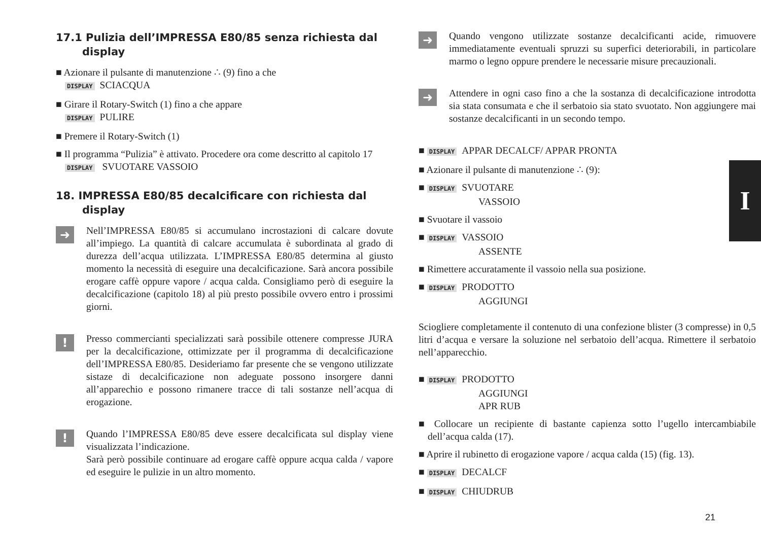17.1 Pulizia dell’IMPRESSA E80/85 senza richiesta dal display
■ Azionare il pulsante di manutenzione ∴ (9) fino a che
DISPLAY SCIACQUA
■ Girare il Rotary-Switch (1) fino a che appare
DISPLAY PULIRE
■ Premere il Rotary-Switch (1)
■ Il programma “Pulizia” è attivato. Procedere ora come descritto al capitolo 17
DISPLAY SVUOTARE VASSOIO
18. IMPRESSA E80/85 decalcificare con richiesta dal display
➜
Nell’IMPRESSA E80/85 si accumulano incrostazioni di calcare dovute all’impiego. La quantità di calcare accumulata è subordinata al grado di durezza dell’acqua utilizzata. L’IMPRESSA E80/85 determina al giusto momento la necessità di eseguire una decalcificazione. Sarà ancora possibile erogare caffè oppure vapore / acqua calda. Consigliamo però di eseguire la decalcificazione (capitolo 18) al più presto possibile ovvero entro i prossimi giorni.
!
Presso commercianti specializzati sarà possibile ottenere compresse JURA per la decalcificazione, ottimizzate per il programma di decalcificazione dell’IMPRESSA E80/85. Desideriamo far presente che se vengono utilizzate sistaze di decalcificazione non adeguate possono insorgere danni all’apparechio e possono rimanere tracce di tali sostanze nell’acqua di erogazione.
!
Quando l’IMPRESSA E80/85 deve essere decalcificata sul display viene visualizzata l’indicazione.
Sarà però possibile continuare ad erogare caffè oppure acqua calda / vapore ed eseguire le pulizie in un altro momento.
➜
Quando vengono utilizzate sostanze decalcificanti acide, rimuovere immediatamente eventuali spruzzi su superfici deteriorabili, in particolare marmo o legno oppure prendere le necessarie misure precauzionali.
➜
Attendere in ogni caso fino a che la sostanza di decalcificazione introdotta sia stata consumata e che il serbatoio sia stato svuotato. Non aggiungere mai sostanze decalcificanti in un secondo tempo.
■ DISPLAY APPAR DECALCF/ APPAR PRONTA
■ Azionare il pulsante di manutenzione ∴ (9):
■ DISPLAY SVUOTARE
VASSOIO
■ Svuotare il vassoio
■ DISPLAY VASSOIO
ASSENTE
■ Rimettere accuratamente il vassoio nella sua posizione.
■ DISPLAY PRODOTTO
AGGIUNGI
Sciogliere completamente il contenuto di una confezione blister (3 compresse) in 0,5 litri d’acqua e versare la soluzione nel serbatoio dell’acqua. Rimettere il serbatoio nell’apparecchio.
■ DISPLAY PRODOTTO
AGGIUNGI
APR RUB
■ Collocare un recipiente di bastante capienza sotto l’ugello intercambiabile dell’acqua calda (17).
■ Aprire il rubinetto di erogazione vapore / acqua calda (15) (fig. 13).
■ DISPLAY DECALCF
■ DISPLAY CHIUDRUB
I
21